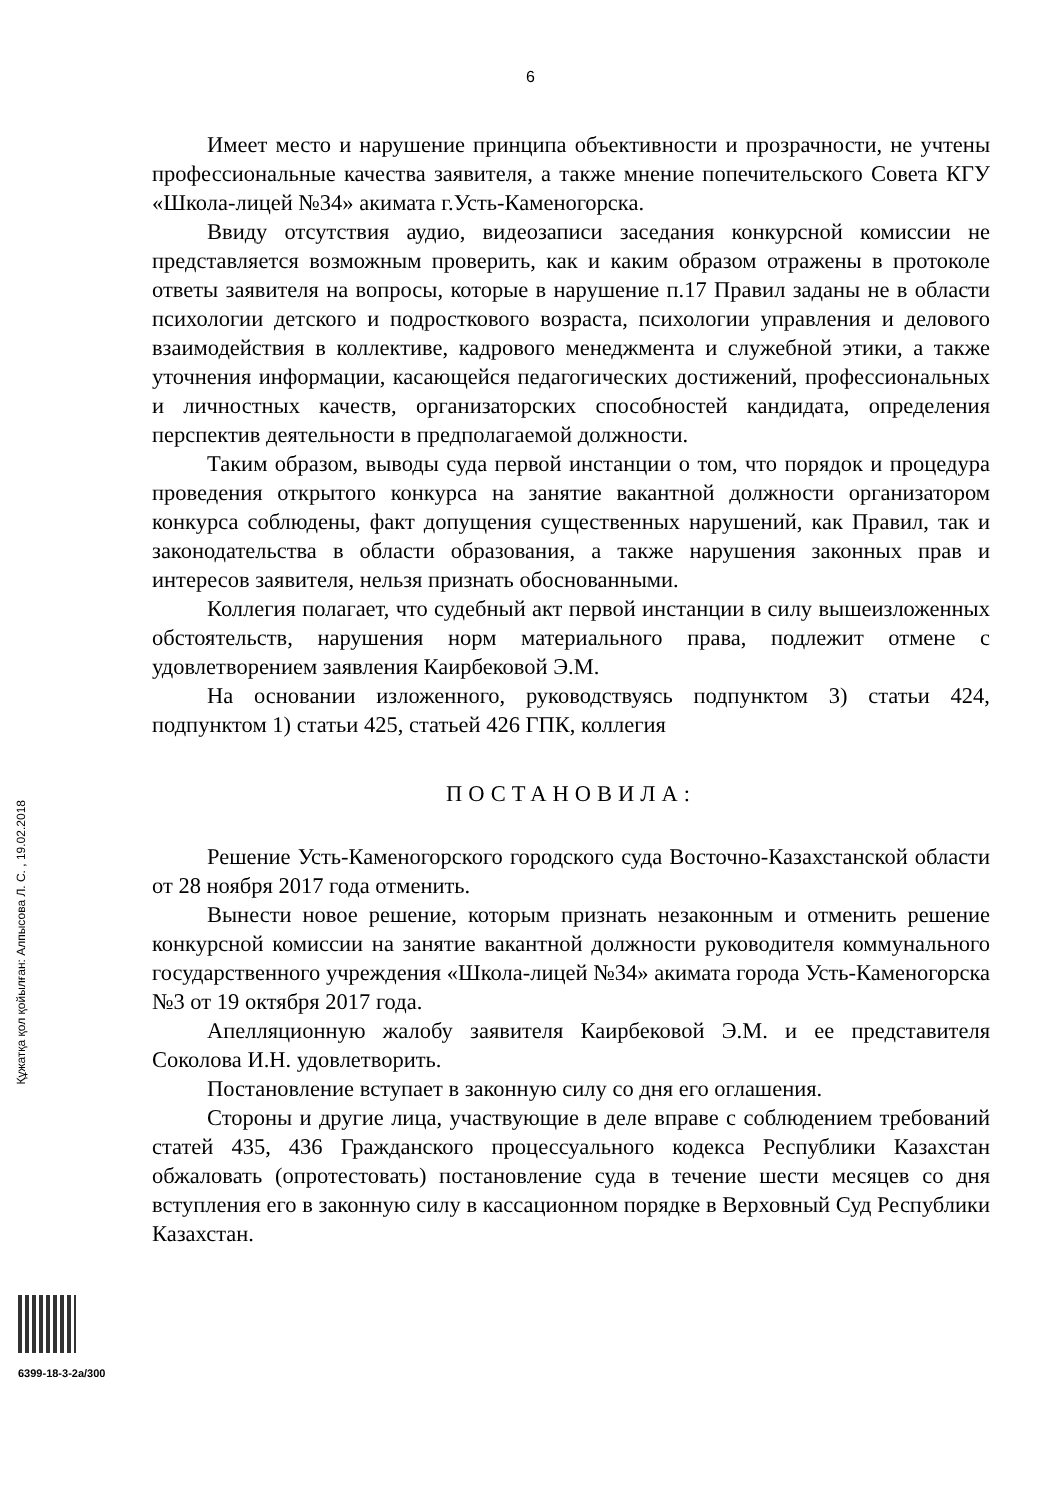6
Құжатқа қол қойылған: Алпысова Л. С. , 19.02.2018
Имеет место и нарушение принципа объективности и прозрачности, не учтены профессиональные качества заявителя, а также мнение попечительского Совета КГУ «Школа-лицей №34» акимата г.Усть-Каменогорска.
Ввиду отсутствия аудио, видеозаписи заседания конкурсной комиссии не представляется возможным проверить, как и каким образом отражены в протоколе ответы заявителя на вопросы, которые в нарушение п.17 Правил заданы не в области психологии детского и подросткового возраста, психологии управления и делового взаимодействия в коллективе, кадрового менеджмента и служебной этики, а также уточнения информации, касающейся педагогических достижений, профессиональных и личностных качеств, организаторских способностей кандидата, определения перспектив деятельности в предполагаемой должности.
Таким образом, выводы суда первой инстанции о том, что порядок и процедура проведения открытого конкурса на занятие вакантной должности организатором конкурса соблюдены, факт допущения существенных нарушений, как Правил, так и законодательства в области образования, а также нарушения законных прав и интересов заявителя, нельзя признать обоснованными.
Коллегия полагает, что судебный акт первой инстанции в силу вышеизложенных обстоятельств, нарушения норм материального права, подлежит отмене с удовлетворением заявления Каирбековой Э.М.
На основании изложенного, руководствуясь подпунктом 3) статьи 424, подпунктом 1) статьи 425, статьей 426 ГПК, коллегия
ПОСТАНОВИЛА:
Решение Усть-Каменогорского городского суда Восточно-Казахстанской области от 28 ноября 2017 года отменить.
Вынести новое решение, которым признать незаконным и отменить решение конкурсной комиссии на занятие вакантной должности руководителя коммунального государственного учреждения «Школа-лицей №34» акимата города Усть-Каменогорска №3 от 19 октября 2017 года.
Апелляционную жалобу заявителя Каирбековой Э.М. и ее представителя Соколова И.Н. удовлетворить.
Постановление вступает в законную силу со дня его оглашения.
Стороны и другие лица, участвующие в деле вправе с соблюдением требований статей 435, 436 Гражданского процессуального кодекса Республики Казахстан обжаловать (опротестовать) постановление суда в течение шести месяцев со дня вступления его в законную силу в кассационном порядке в Верховный Суд Республики Казахстан.
6399-18-3-2а/300